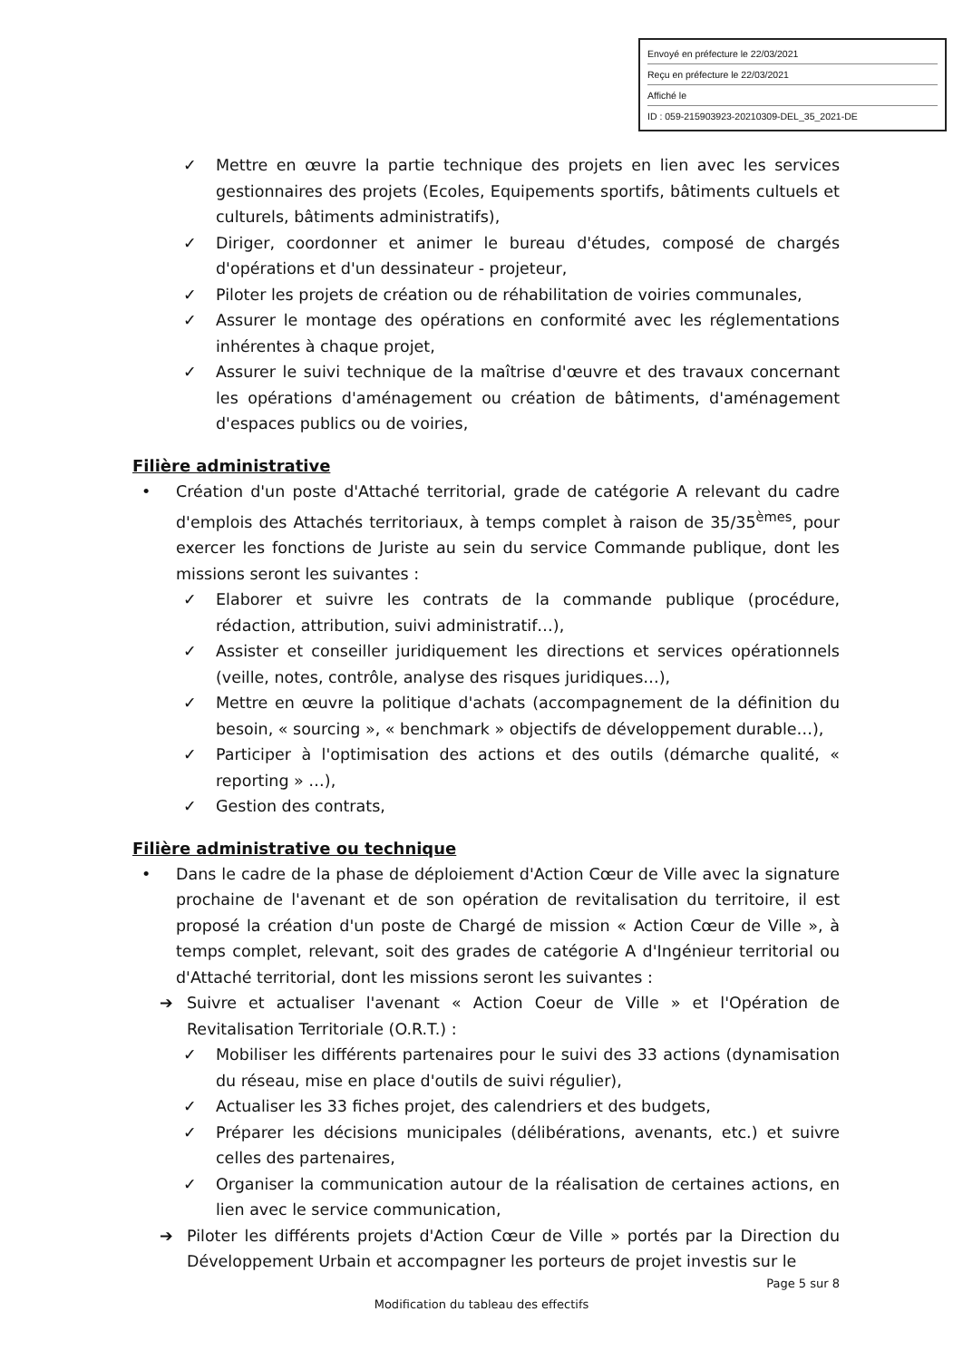Envoyé en préfecture le 22/03/2021
Reçu en préfecture le 22/03/2021
Affiché le
ID : 059-215903923-20210309-DEL_35_2021-DE
✓ Mettre en œuvre la partie technique des projets en lien avec les services gestionnaires des projets (Ecoles, Equipements sportifs, bâtiments cultuels et culturels, bâtiments administratifs),
✓ Diriger, coordonner et animer le bureau d'études, composé de chargés d'opérations et d'un dessinateur - projeteur,
✓ Piloter les projets de création ou de réhabilitation de voiries communales,
✓ Assurer le montage des opérations en conformité avec les réglementations inhérentes à chaque projet,
✓ Assurer le suivi technique de la maîtrise d'œuvre et des travaux concernant les opérations d'aménagement ou création de bâtiments, d'aménagement d'espaces publics ou de voiries,
Filière administrative
• Création d'un poste d'Attaché territorial, grade de catégorie A relevant du cadre d'emplois des Attachés territoriaux, à temps complet à raison de 35/35<sup>èmes</sup>, pour exercer les fonctions de Juriste au sein du service Commande publique, dont les missions seront les suivantes :
✓ Elaborer et suivre les contrats de la commande publique (procédure, rédaction, attribution, suivi administratif…),
✓ Assister et conseiller juridiquement les directions et services opérationnels (veille, notes, contrôle, analyse des risques juridiques…),
✓ Mettre en œuvre la politique d'achats (accompagnement de la définition du besoin, « sourcing », « benchmark » objectifs de développement durable…),
✓ Participer à l'optimisation des actions et des outils (démarche qualité, « reporting » …),
✓ Gestion des contrats,
Filière administrative ou technique
• Dans le cadre de la phase de déploiement d'Action Cœur de Ville avec la signature prochaine de l'avenant et de son opération de revitalisation du territoire, il est proposé la création d'un poste de Chargé de mission « Action Cœur de Ville », à temps complet, relevant, soit des grades de catégorie A d'Ingénieur territorial ou d'Attaché territorial, dont les missions seront les suivantes :
➔ Suivre et actualiser l'avenant « Action Coeur de Ville » et l'Opération de Revitalisation Territoriale (O.R.T.) :
✓ Mobiliser les différents partenaires pour le suivi des 33 actions (dynamisation du réseau, mise en place d'outils de suivi régulier),
✓ Actualiser les 33 fiches projet, des calendriers et des budgets,
✓ Préparer les décisions municipales (délibérations, avenants, etc.) et suivre celles des partenaires,
✓ Organiser la communication autour de la réalisation de certaines actions, en lien avec le service communication,
➔ Piloter les différents projets d'Action Cœur de Ville » portés par la Direction du Développement Urbain et accompagner les porteurs de projet investis sur le
Page 5 sur 8
Modification du tableau des effectifs